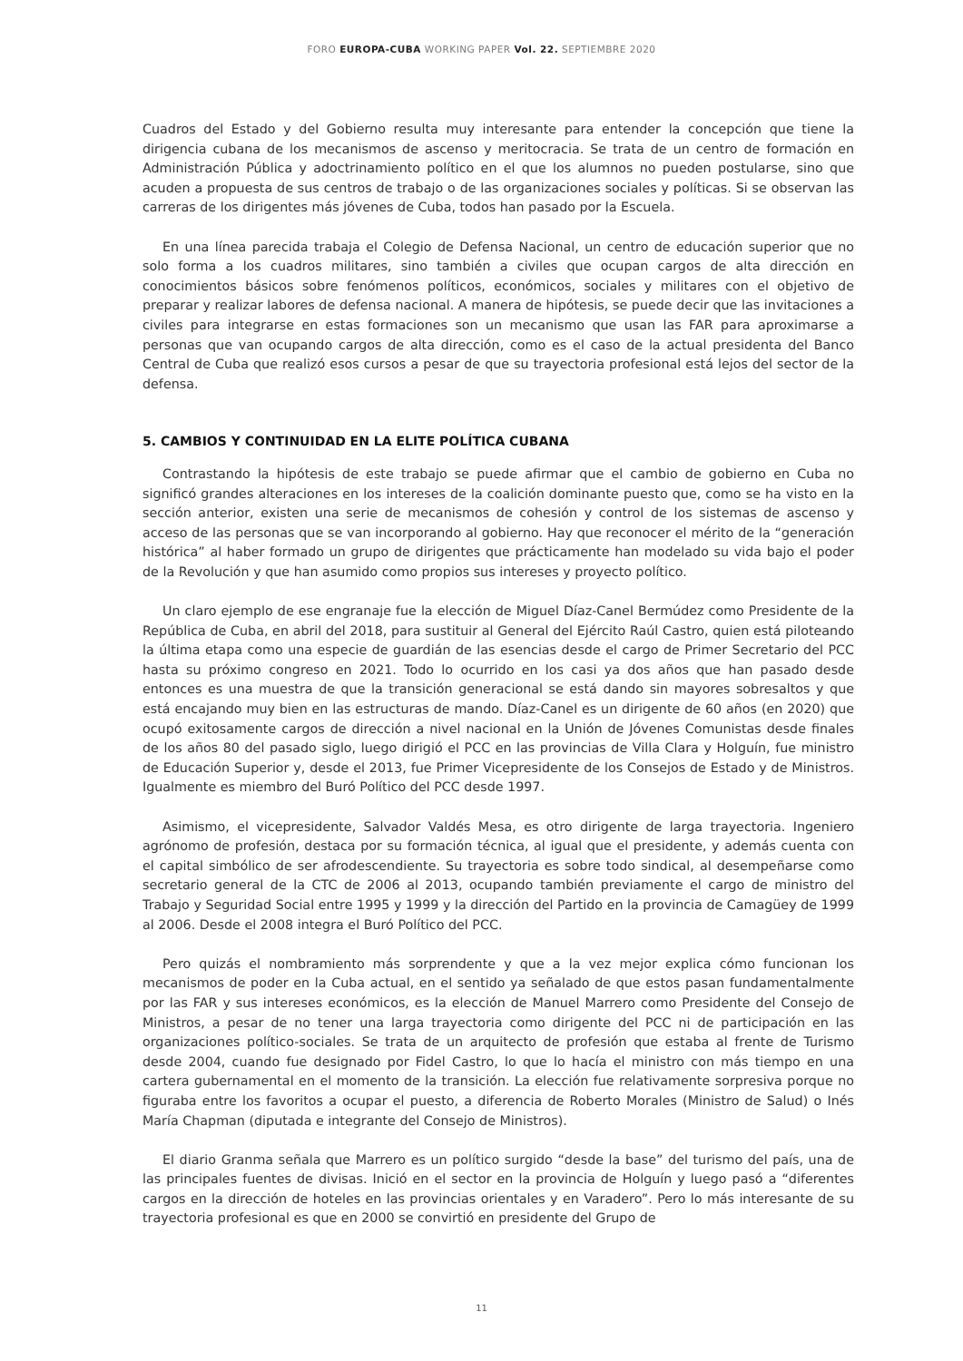FORO EUROPA-CUBA WORKING PAPER Vol. 22. SEPTIEMBRE 2020
Cuadros del Estado y del Gobierno resulta muy interesante para entender la concepción que tiene la dirigencia cubana de los mecanismos de ascenso y meritocracia. Se trata de un centro de formación en Administración Pública y adoctrinamiento político en el que los alumnos no pueden postularse, sino que acuden a propuesta de sus centros de trabajo o de las organizaciones sociales y políticas. Si se observan las carreras de los dirigentes más jóvenes de Cuba, todos han pasado por la Escuela.
En una línea parecida trabaja el Colegio de Defensa Nacional, un centro de educación superior que no solo forma a los cuadros militares, sino también a civiles que ocupan cargos de alta dirección en conocimientos básicos sobre fenómenos políticos, económicos, sociales y militares con el objetivo de preparar y realizar labores de defensa nacional. A manera de hipótesis, se puede decir que las invitaciones a civiles para integrarse en estas formaciones son un mecanismo que usan las FAR para aproximarse a personas que van ocupando cargos de alta dirección, como es el caso de la actual presidenta del Banco Central de Cuba que realizó esos cursos a pesar de que su trayectoria profesional está lejos del sector de la defensa.
5. CAMBIOS Y CONTINUIDAD EN LA ELITE POLÍTICA CUBANA
Contrastando la hipótesis de este trabajo se puede afirmar que el cambio de gobierno en Cuba no significó grandes alteraciones en los intereses de la coalición dominante puesto que, como se ha visto en la sección anterior, existen una serie de mecanismos de cohesión y control de los sistemas de ascenso y acceso de las personas que se van incorporando al gobierno. Hay que reconocer el mérito de la “generación histórica” al haber formado un grupo de dirigentes que prácticamente han modelado su vida bajo el poder de la Revolución y que han asumido como propios sus intereses y proyecto político.
Un claro ejemplo de ese engranaje fue la elección de Miguel Díaz-Canel Bermúdez como Presidente de la República de Cuba, en abril del 2018, para sustituir al General del Ejército Raúl Castro, quien está piloteando la última etapa como una especie de guardián de las esencias desde el cargo de Primer Secretario del PCC hasta su próximo congreso en 2021. Todo lo ocurrido en los casi ya dos años que han pasado desde entonces es una muestra de que la transición generacional se está dando sin mayores sobresaltos y que está encajando muy bien en las estructuras de mando. Díaz-Canel es un dirigente de 60 años (en 2020) que ocupó exitosamente cargos de dirección a nivel nacional en la Unión de Jóvenes Comunistas desde finales de los años 80 del pasado siglo, luego dirigió el PCC en las provincias de Villa Clara y Holguín, fue ministro de Educación Superior y, desde el 2013, fue Primer Vicepresidente de los Consejos de Estado y de Ministros. Igualmente es miembro del Buró Político del PCC desde 1997.
Asimismo, el vicepresidente, Salvador Valdés Mesa, es otro dirigente de larga trayectoria. Ingeniero agrónomo de profesión, destaca por su formación técnica, al igual que el presidente, y además cuenta con el capital simbólico de ser afrodescendiente. Su trayectoria es sobre todo sindical, al desempeñarse como secretario general de la CTC de 2006 al 2013, ocupando también previamente el cargo de ministro del Trabajo y Seguridad Social entre 1995 y 1999 y la dirección del Partido en la provincia de Camagüey de 1999 al 2006. Desde el 2008 integra el Buró Político del PCC.
Pero quizás el nombramiento más sorprendente y que a la vez mejor explica cómo funcionan los mecanismos de poder en la Cuba actual, en el sentido ya señalado de que estos pasan fundamentalmente por las FAR y sus intereses económicos, es la elección de Manuel Marrero como Presidente del Consejo de Ministros, a pesar de no tener una larga trayectoria como dirigente del PCC ni de participación en las organizaciones político-sociales. Se trata de un arquitecto de profesión que estaba al frente de Turismo desde 2004, cuando fue designado por Fidel Castro, lo que lo hacía el ministro con más tiempo en una cartera gubernamental en el momento de la transición. La elección fue relativamente sorpresiva porque no figuraba entre los favoritos a ocupar el puesto, a diferencia de Roberto Morales (Ministro de Salud) o Inés María Chapman (diputada e integrante del Consejo de Ministros).
El diario Granma señala que Marrero es un político surgido “desde la base” del turismo del país, una de las principales fuentes de divisas. Inició en el sector en la provincia de Holguín y luego pasó a “diferentes cargos en la dirección de hoteles en las provincias orientales y en Varadero”. Pero lo más interesante de su trayectoria profesional es que en 2000 se convirtió en presidente del Grupo de
11